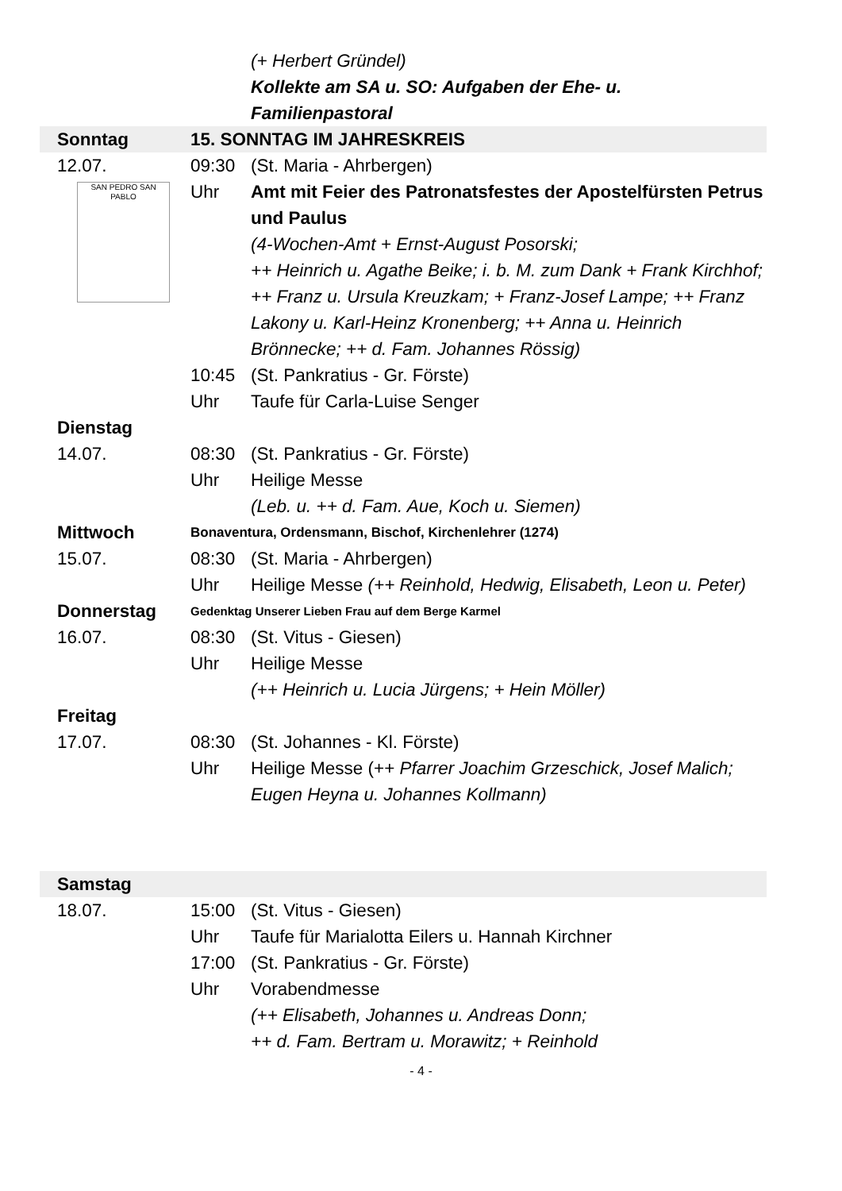(+ Herbert Gründel)
Kollekte am SA u. SO: Aufgaben der Ehe- u. Familienpastoral
Sonntag 15. SONNTAG IM JAHRESKREIS
12.07. 09:30 (St. Maria - Ahrbergen)
SAN PEDRO SAN PABLO
Uhr Amt mit Feier des Patronatsfestes der Apostelfürsten Petrus und Paulus
(4-Wochen-Amt + Ernst-August Posorski;
++ Heinrich u. Agathe Beike; i. b. M. zum Dank + Frank Kirchhof; ++ Franz u. Ursula Kreuzkam; + Franz-Josef Lampe; ++ Franz Lakony u. Karl-Heinz Kronenberg; ++ Anna u. Heinrich Brönnecke; ++ d. Fam. Johannes Rössig)
10:45 (St. Pankratius - Gr. Förste)
Uhr Taufe für Carla-Luise Senger
Dienstag
14.07. 08:30 (St. Pankratius - Gr. Förste)
Uhr Heilige Messe
(Leb. u. ++ d. Fam. Aue, Koch u. Siemen)
Mittwoch
Bonaventura, Ordensmann, Bischof, Kirchenlehrer (1274)
15.07. 08:30 (St. Maria - Ahrbergen)
Uhr Heilige Messe (++ Reinhold, Hedwig, Elisabeth, Leon u. Peter)
Donnerstag
Gedenktag Unserer Lieben Frau auf dem Berge Karmel
16.07. 08:30 (St. Vitus - Giesen)
Uhr Heilige Messe
(++ Heinrich u. Lucia Jürgens; + Hein Möller)
Freitag
17.07. 08:30 (St. Johannes - Kl. Förste)
Uhr Heilige Messe (++ Pfarrer Joachim Grzeschick, Josef Malich; Eugen Heyna u. Johannes Kollmann)
Samstag
18.07. 15:00 (St. Vitus - Giesen)
Uhr Taufe für Marialotta Eilers u. Hannah Kirchner
17:00 (St. Pankratius - Gr. Förste)
Uhr Vorabendmesse
(++ Elisabeth, Johannes u. Andreas Donn;
++ d. Fam. Bertram u. Morawitz; + Reinhold
- 4 -